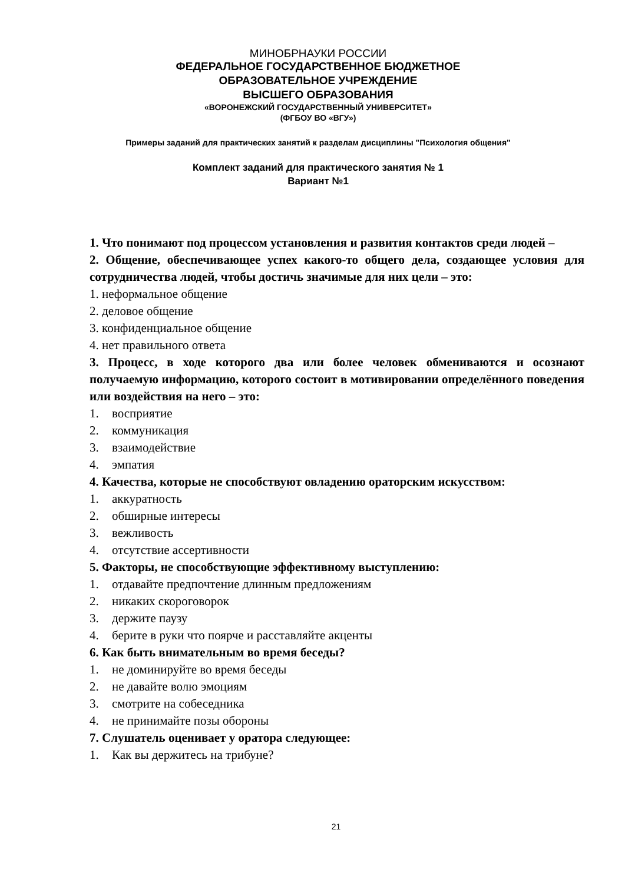МИНОБРНАУКИ РОССИИ
ФЕДЕРАЛЬНОЕ ГОСУДАРСТВЕННОЕ БЮДЖЕТНОЕ
ОБРАЗОВАТЕЛЬНОЕ УЧРЕЖДЕНИЕ
ВЫСШЕГО ОБРАЗОВАНИЯ
«ВОРОНЕЖСКИЙ ГОСУДАРСТВЕННЫЙ УНИВЕРСИТЕТ»
(ФГБОУ ВО «ВГУ»)
Примеры заданий для практических занятий к разделам дисциплины "Психология общения"
Комплект заданий для практического занятия № 1
Вариант №1
1. Что понимают под процессом установления и развития контактов среди людей –
2. Общение, обеспечивающее успех какого-то общего дела, создающее условия для сотрудничества людей, чтобы достичь значимые для них цели – это:
1. неформальное общение
2. деловое общение
3. конфиденциальное общение
4. нет правильного ответа
3. Процесс, в ходе которого два или более человек обмениваются и осознают получаемую информацию, которого состоит в мотивировании определённого поведения или воздействия на него – это:
1. восприятие
2. коммуникация
3. взаимодействие
4. эмпатия
4. Качества, которые не способствуют овладению ораторским искусством:
1. аккуратность
2. обширные интересы
3. вежливость
4. отсутствие ассертивности
5. Факторы, не способствующие эффективному выступлению:
1. отдавайте предпочтение длинным предложениям
2. никаких скороговорок
3. держите паузу
4. берите в руки что поярче и расставляйте акценты
6. Как быть внимательным во время беседы?
1. не доминируйте во время беседы
2. не давайте волю эмоциям
3. смотрите на собеседника
4. не принимайте позы обороны
7. Слушатель оценивает у оратора следующее:
1. Как вы держитесь на трибуне?
21